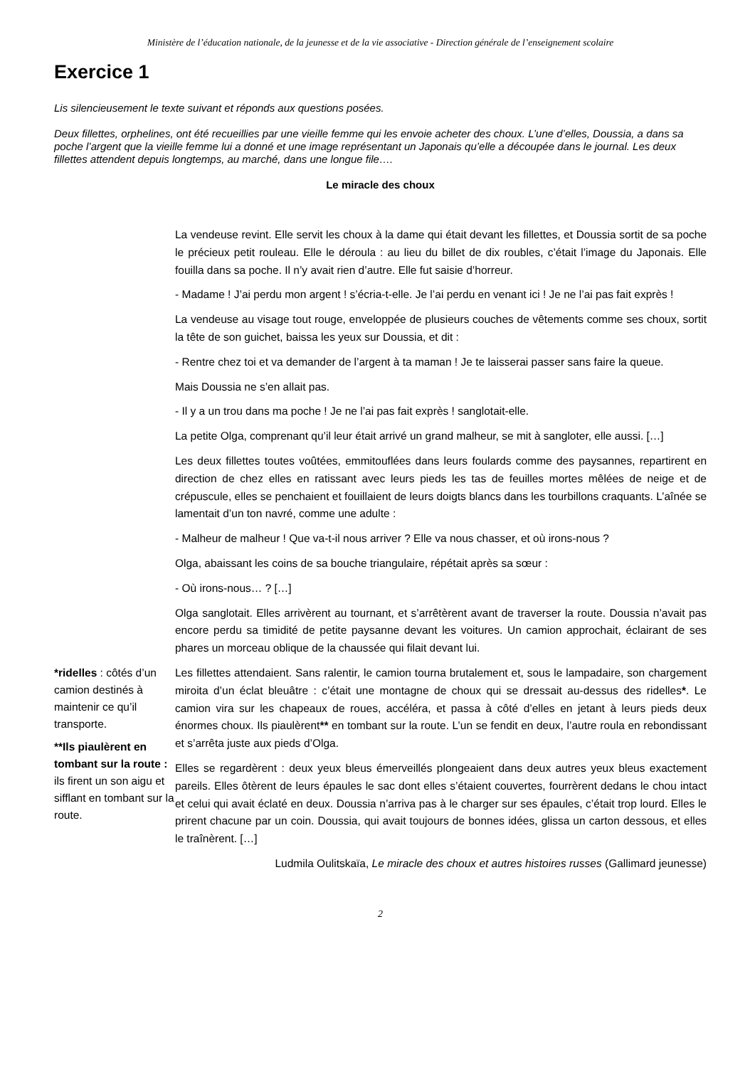Ministère de l’éducation nationale, de la jeunesse et de la vie associative - Direction générale de l’enseignement scolaire
Exercice 1
Lis silencieusement le texte suivant et réponds aux questions posées.
Deux fillettes, orphelines, ont été recueillies par une vieille femme qui les envoie acheter des choux. L’une d’elles, Doussia, a dans sa poche l’argent que la vieille femme lui a donné et une image représentant un Japonais qu’elle a découpée dans le journal. Les deux fillettes attendent depuis longtemps, au marché, dans une longue file….
Le miracle des choux
La vendeuse revint. Elle servit les choux à la dame qui était devant les fillettes, et Doussia sortit de sa poche le précieux petit rouleau. Elle le déroula : au lieu du billet de dix roubles, c’était l’image du Japonais. Elle fouilla dans sa poche. Il n’y avait rien d’autre. Elle fut saisie d’horreur.
- Madame ! J’ai perdu mon argent ! s’écria-t-elle. Je l’ai perdu en venant ici ! Je ne l’ai pas fait exprès !
La vendeuse au visage tout rouge, enveloppée de plusieurs couches de vêtements comme ses choux, sortit la tête de son guichet, baissa les yeux sur Doussia, et dit :
- Rentre chez toi et va demander de l’argent à ta maman ! Je te laisserai passer sans faire la queue.
Mais Doussia ne s’en allait pas.
- Il y a un trou dans ma poche ! Je ne l’ai pas fait exprès ! sanglotait-elle.
La petite Olga, comprenant qu’il leur était arrivé un grand malheur, se mit à sangloter, elle aussi. […]
Les deux fillettes toutes voûtées, emmitouflées dans leurs foulards comme des paysannes, repartirent en direction de chez elles en ratissant avec leurs pieds les tas de feuilles mortes mêlées de neige et de crépuscule, elles se penchaient et fouillaient de leurs doigts blancs dans les tourbillons craquants. L’aînée se lamentait d’un ton navré, comme une adulte :
- Malheur de malheur ! Que va-t-il nous arriver ? Elle va nous chasser, et où irons-nous ?
Olga, abaissant les coins de sa bouche triangulaire, répétait après sa sœur :
- Où irons-nous… ? […]
Olga sanglotait. Elles arrivèrent au tournant, et s’arrêtèrent avant de traverser la route. Doussia n’avait pas encore perdu sa timidité de petite paysanne devant les voitures. Un camion approchait, éclairant de ses phares un morceau oblique de la chaussée qui filait devant lui.
*ridelles : côtés d’un camion destinés à maintenir ce qu’il transporte.
**Ils piaulèrent en tombant sur la route : ils firent un son aigu et sifflant en tombant sur la route.
Les fillettes attendaient. Sans ralentir, le camion tourna brutalement et, sous le lampadaire, son chargement miroita d’un éclat bleuâtre : c’était une montagne de choux qui se dressait au-dessus des ridelles*. Le camion vira sur les chapeaux de roues, accéléra, et passa à côté d’elles en jetant à leurs pieds deux énormes choux. Ils piaulèrent** en tombant sur la route. L’un se fendit en deux, l’autre roula en rebondissant et s’arrêta juste aux pieds d’Olga.
Elles se regardèrent : deux yeux bleus émerveillés plongeaient dans deux autres yeux bleus exactement pareils. Elles ôtèrent de leurs épaules le sac dont elles s’étaient couvertes, fourrèrent dedans le chou intact et celui qui avait éclaté en deux. Doussia n’arriva pas à le charger sur ses épaules, c’était trop lourd. Elles le prirent chacune par un coin. Doussia, qui avait toujours de bonnes idées, glissa un carton dessous, et elles le traînèrent. […]
Ludmila Oulitskaïa, Le miracle des choux et autres histoires russes (Gallimard jeunesse)
2